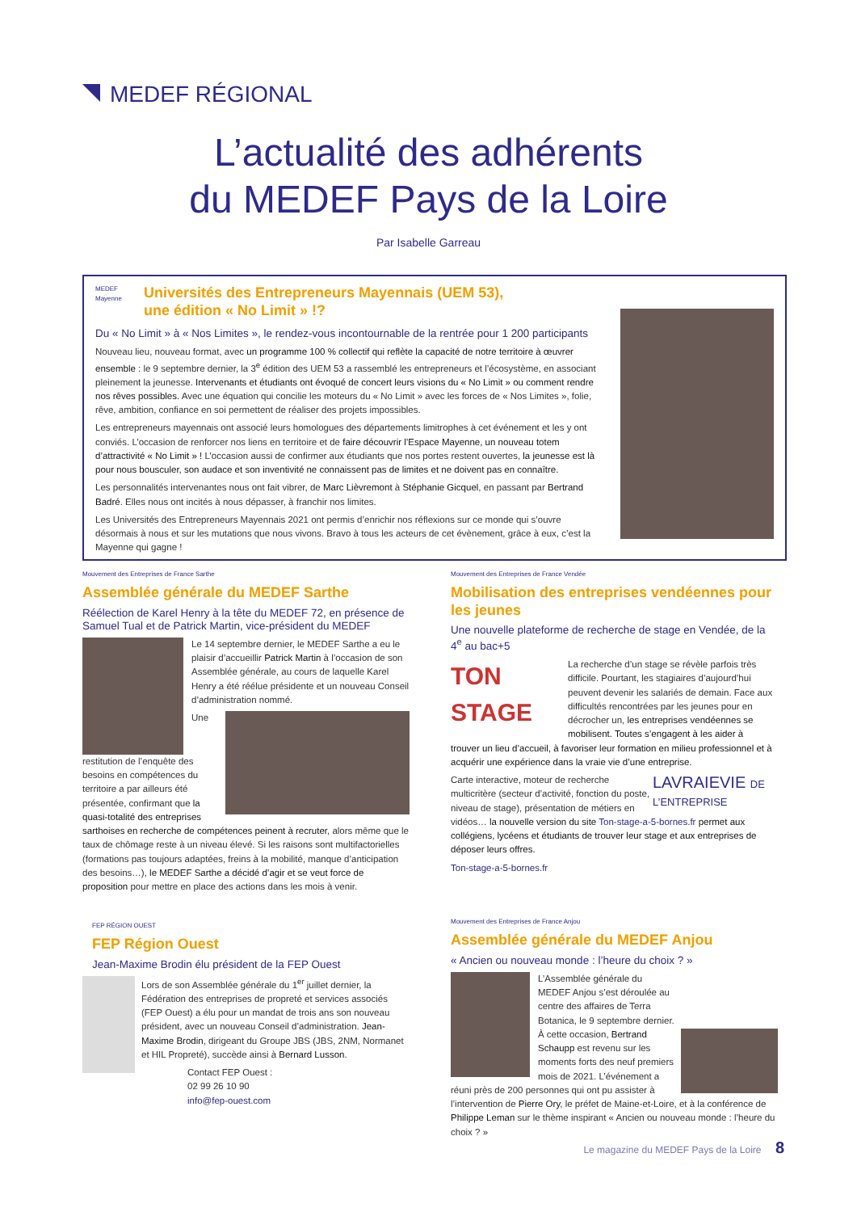MEDEF RÉGIONAL
L’actualité des adhérents
du MEDEF Pays de la Loire
Par Isabelle Garreau
MEDEF Mayenne
Universités des Entrepreneurs Mayennais (UEM 53),
une édition « No Limit » !?
Du « No Limit » à « Nos Limites », le rendez-vous incontournable de la rentrée pour 1 200 participants
Nouveau lieu, nouveau format, avec un programme 100 % collectif qui reflète la capacité de notre territoire à œuvrer ensemble : le 9 septembre dernier, la 3<sup>e</sup> édition des UEM 53 a rassemblé les entrepreneurs et l’écosystème, en associant pleinement la jeunesse. Intervenants et étudiants ont évoqué de concert leurs visions du « No Limit » ou comment rendre nos rêves possibles. Avec une équation qui concilie les moteurs du « No Limit » avec les forces de « Nos Limites », folie, rêve, ambition, confiance en soi permettent de réaliser des projets impossibles.
Les entrepreneurs mayennais ont associé leurs homologues des départements limitrophes à cet événement et les y ont conviés. L’occasion de renforcer nos liens en territoire et de faire découvrir l’Espace Mayenne, un nouveau totem d’attractivité « No Limit » ! L’occasion aussi de confirmer aux étudiants que nos portes restent ouvertes, la jeunesse est là pour nous bousculer, son audace et son inventivité ne connaissent pas de limites et ne doivent pas en connaître.
Les personnalités intervenantes nous ont fait vibrer, de Marc Lièvremont à Stéphanie Gicquel, en passant par Bertrand Badré. Elles nous ont incités à nous dépasser, à franchir nos limites.
Les Universités des Entrepreneurs Mayennais 2021 ont permis d’enrichir nos réflexions sur ce monde qui s’ouvre désormais à nous et sur les mutations que nous vivons. Bravo à tous les acteurs de cet évènement, grâce à eux, c’est la Mayenne qui gagne !
Mouvement des Entreprises de France Sarthe
Assemblée générale du MEDEF Sarthe
Réélection de Karel Henry à la tête du MEDEF 72, en présence de Samuel Tual et de Patrick Martin, vice-président du MEDEF
Le 14 septembre dernier, le MEDEF Sarthe a eu le plaisir d’accueillir Patrick Martin à l’occasion de son Assemblée générale, au cours de laquelle Karel Henry a été réélue présidente et un nouveau Conseil d’administration nommé.
Une restitution de l’enquête des besoins en compétences du territoire a par ailleurs été présentée, confirmant que la quasi-totalité des entreprises sarthoises en recherche de compétences peinent à recruter, alors même que le taux de chômage reste à un niveau élevé. Si les raisons sont multifactorielles (formations pas toujours adaptées, freins à la mobilité, manque d’anticipation des besoins…), le MEDEF Sarthe a décidé d’agir et se veut force de proposition pour mettre en place des actions dans les mois à venir.
FEP RÉGION OUEST
FEP Région Ouest
Jean-Maxime Brodin élu président de la FEP Ouest
Lors de son Assemblée générale du 1<sup>er</sup> juillet dernier, la Fédération des entreprises de propreté et services associés (FEP Ouest) a élu pour un mandat de trois ans son nouveau président, avec un nouveau Conseil d’administration. Jean-Maxime Brodin, dirigeant du Groupe JBS (JBS, 2NM, Normanet et HIL Propreté), succède ainsi à Bernard Lusson.
Contact FEP Ouest :
02 99 26 10 90
info@fep-ouest.com
Mouvement des Entreprises de France Vendée
Mobilisation des entreprises vendéennes pour les jeunes
Une nouvelle plateforme de recherche de stage en Vendée, de la 4<sup>e</sup> au bac+5
TON STAGE
La recherche d’un stage se révèle parfois très difficile. Pourtant, les stagiaires d’aujourd’hui peuvent devenir les salariés de demain. Face aux difficultés rencontrées par les jeunes pour en décrocher un, les entreprises vendéennes se mobilisent. Toutes s’engagent à les aider à trouver un lieu d’accueil, à favoriser leur formation en milieu professionnel et à acquérir une expérience dans la vraie vie d’une entreprise.
LAVRAIEVIE DE L’ENTREPRISE
Carte interactive, moteur de recherche multicritère (secteur d’activité, fonction du poste, niveau de stage), présentation de métiers en vidéos… la nouvelle version du site Ton-stage-a-5-bornes.fr permet aux collégiens, lycéens et étudiants de trouver leur stage et aux entreprises de déposer leurs offres.
Ton-stage-a-5-bornes.fr
Mouvement des Entreprises de France Anjou
Assemblée générale du MEDEF Anjou
« Ancien ou nouveau monde : l’heure du choix ? »
L’Assemblée générale du MEDEF Anjou s’est déroulée au centre des affaires de Terra Botanica, le 9 septembre dernier. À cette occasion, Bertrand Schaupp est revenu sur les moments forts des neuf premiers mois de 2021. L’événement a réuni près de 200 personnes qui ont pu assister à l’intervention de Pierre Ory, le préfet de Maine-et-Loire, et à la conférence de Philippe Leman sur le thème inspirant « Ancien ou nouveau monde : l’heure du choix ? »
Le magazine du MEDEF Pays de la Loire 8